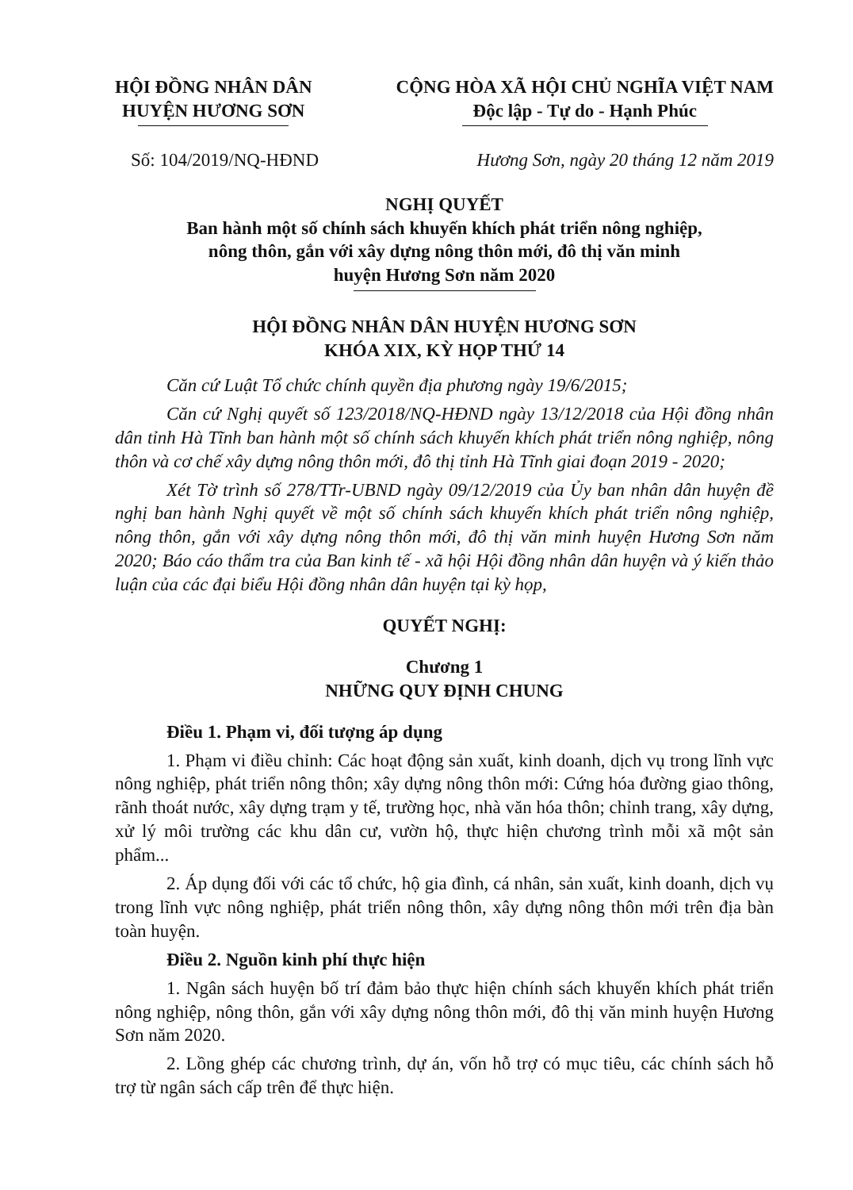HỘI ĐỒNG NHÂN DÂN
HUYỆN HƯƠNG SƠN
CỘNG HÒA XÃ HỘI CHỦ NGHĨA VIỆT NAM
Độc lập - Tự do - Hạnh Phúc
Số: 104/2019/NQ-HĐND Hương Sơn, ngày 20 tháng 12 năm 2019
NGHỊ QUYẾT
Ban hành một số chính sách khuyến khích phát triển nông nghiệp,
nông thôn, gắn với xây dựng nông thôn mới, đô thị văn minh
huyện Hương Sơn năm 2020
HỘI ĐỒNG NHÂN DÂN HUYỆN HƯƠNG SƠN
KHÓA XIX, KỲ HỌP THỨ 14
Căn cứ Luật Tổ chức chính quyền địa phương ngày 19/6/2015;
Căn cứ Nghị quyết số 123/2018/NQ-HĐND ngày 13/12/2018 của Hội đồng nhân dân tỉnh Hà Tĩnh ban hành một số chính sách khuyến khích phát triển nông nghiệp, nông thôn và cơ chế xây dựng nông thôn mới, đô thị tỉnh Hà Tĩnh giai đoạn 2019 - 2020;
Xét Tờ trình số 278/TTr-UBND ngày 09/12/2019 của Ủy ban nhân dân huyện đề nghị ban hành Nghị quyết về một số chính sách khuyến khích phát triển nông nghiệp, nông thôn, gắn với xây dựng nông thôn mới, đô thị văn minh huyện Hương Sơn năm 2020; Báo cáo thẩm tra của Ban kinh tế - xã hội Hội đồng nhân dân huyện và ý kiến thảo luận của các đại biểu Hội đồng nhân dân huyện tại kỳ họp,
QUYẾT NGHỊ:
Chương 1
NHỮNG QUY ĐỊNH CHUNG
Điều 1. Phạm vi, đối tượng áp dụng
1. Phạm vi điều chỉnh: Các hoạt động sản xuất, kinh doanh, dịch vụ trong lĩnh vực nông nghiệp, phát triển nông thôn; xây dựng nông thôn mới: Cứng hóa đường giao thông, rãnh thoát nước, xây dựng trạm y tế, trường học, nhà văn hóa thôn; chỉnh trang, xây dựng, xử lý môi trường các khu dân cư, vườn hộ, thực hiện chương trình mỗi xã một sản phẩm...
2. Áp dụng đối với các tổ chức, hộ gia đình, cá nhân, sản xuất, kinh doanh, dịch vụ trong lĩnh vực nông nghiệp, phát triển nông thôn, xây dựng nông thôn mới trên địa bàn toàn huyện.
Điều 2. Nguồn kinh phí thực hiện
1. Ngân sách huyện bố trí đảm bảo thực hiện chính sách khuyến khích phát triển nông nghiệp, nông thôn, gắn với xây dựng nông thôn mới, đô thị văn minh huyện Hương Sơn năm 2020.
2. Lồng ghép các chương trình, dự án, vốn hỗ trợ có mục tiêu, các chính sách hỗ trợ từ ngân sách cấp trên để thực hiện.